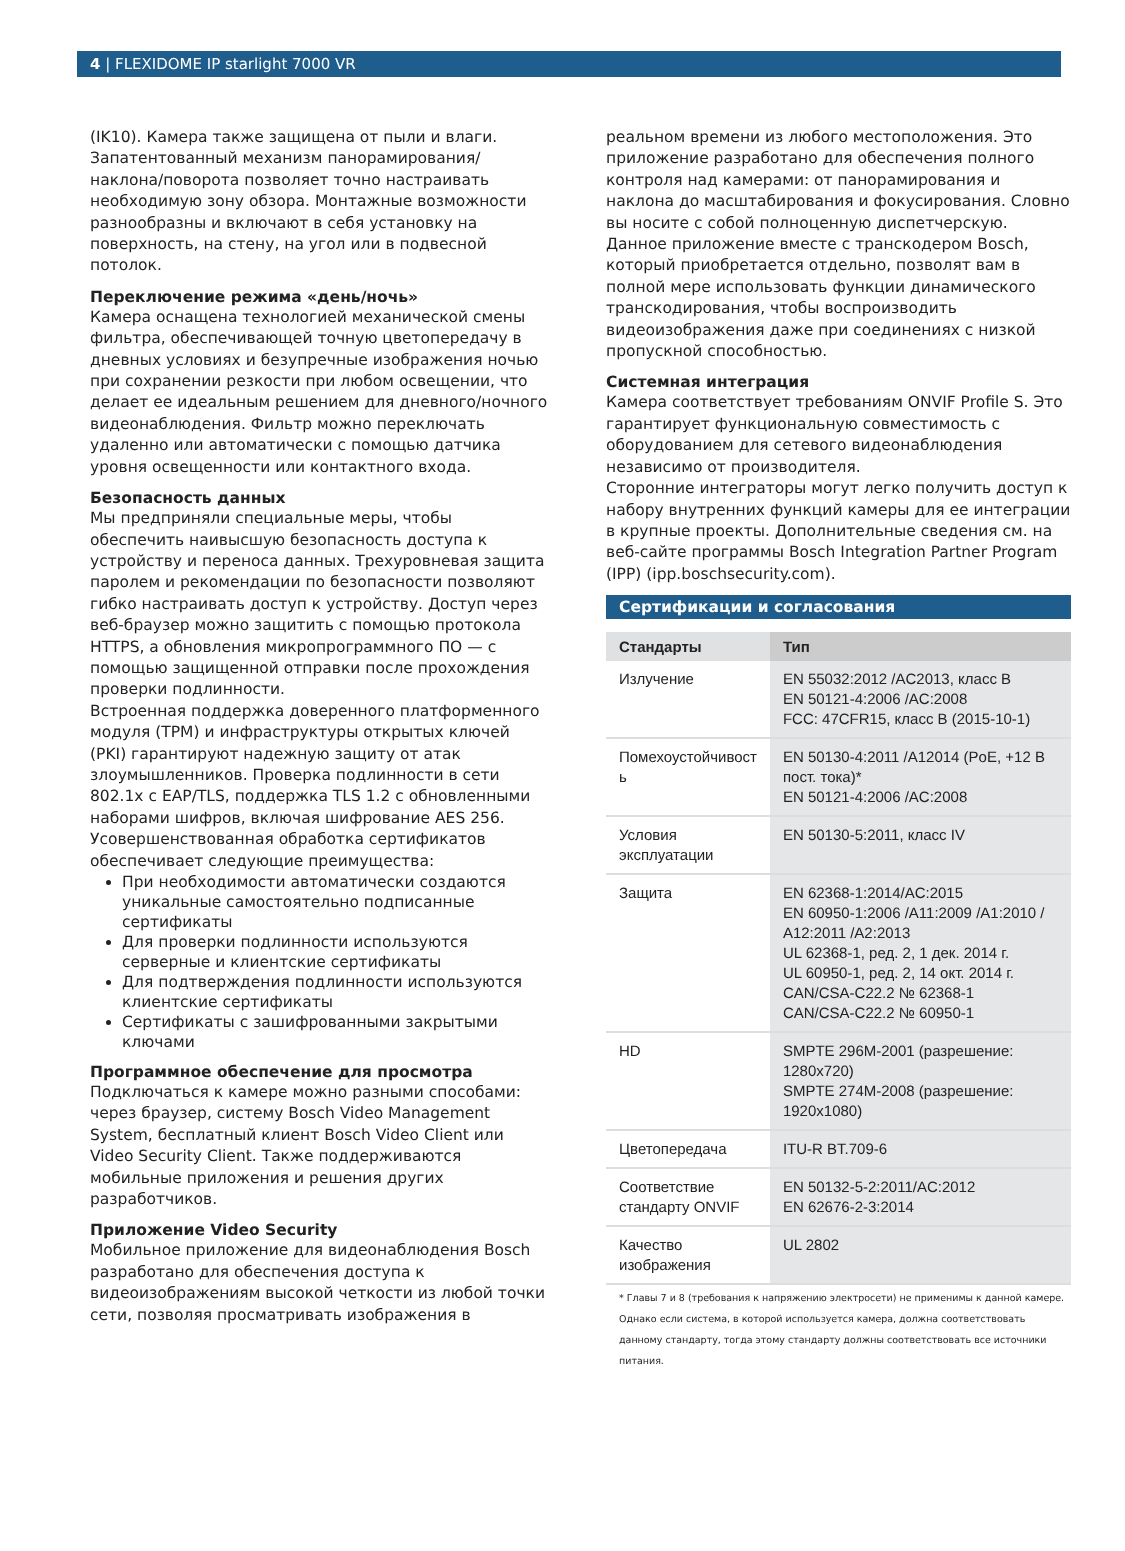4 | FLEXIDOME IP starlight 7000 VR
(IK10). Камера также защищена от пыли и влаги. Запатентованный механизм панорамирования/ наклона/поворота позволяет точно настраивать необходимую зону обзора. Монтажные возможности разнообразны и включают в себя установку на поверхность, на стену, на угол или в подвесной потолок.
Переключение режима «день/ночь»
Камера оснащена технологией механической смены фильтра, обеспечивающей точную цветопередачу в дневных условиях и безупречные изображения ночью при сохранении резкости при любом освещении, что делает ее идеальным решением для дневного/ночного видеонаблюдения. Фильтр можно переключать удаленно или автоматически с помощью датчика уровня освещенности или контактного входа.
Безопасность данных
Мы предприняли специальные меры, чтобы обеспечить наивысшую безопасность доступа к устройству и переноса данных. Трехуровневая защита паролем и рекомендации по безопасности позволяют гибко настраивать доступ к устройству. Доступ через веб-браузер можно защитить с помощью протокола HTTPS, а обновления микропрограммного ПО — с помощью защищенной отправки после прохождения проверки подлинности.
Встроенная поддержка доверенного платформенного модуля (TPM) и инфраструктуры открытых ключей (PKI) гарантируют надежную защиту от атак злоумышленников. Проверка подлинности в сети 802.1x с EAP/TLS, поддержка TLS 1.2 с обновленными наборами шифров, включая шифрование AES 256.
Усовершенствованная обработка сертификатов обеспечивает следующие преимущества:
При необходимости автоматически создаются уникальные самостоятельно подписанные сертификаты
Для проверки подлинности используются серверные и клиентские сертификаты
Для подтверждения подлинности используются клиентские сертификаты
Сертификаты с зашифрованными закрытыми ключами
Программное обеспечение для просмотра
Подключаться к камере можно разными способами: через браузер, систему Bosch Video Management System, бесплатный клиент Bosch Video Client или Video Security Client. Также поддерживаются мобильные приложения и решения других разработчиков.
Приложение Video Security
Мобильное приложение для видеонаблюдения Bosch разработано для обеспечения доступа к видеоизображениям высокой четкости из любой точки сети, позволяя просматривать изображения в
реальном времени из любого местоположения. Это приложение разработано для обеспечения полного контроля над камерами: от панорамирования и наклона до масштабирования и фокусирования. Словно вы носите с собой полноценную диспетчерскую.
Данное приложение вместе с транскодером Bosch, который приобретается отдельно, позволят вам в полной мере использовать функции динамического транскодирования, чтобы воспроизводить видеоизображения даже при соединениях с низкой пропускной способностью.
Системная интеграция
Камера соответствует требованиям ONVIF Profile S. Это гарантирует функциональную совместимость с оборудованием для сетевого видеонаблюдения независимо от производителя.
Сторонние интеграторы могут легко получить доступ к набору внутренних функций камеры для ее интеграции в крупные проекты. Дополнительные сведения см. на веб-сайте программы Bosch Integration Partner Program (IPP) (ipp.boschsecurity.com).
Сертификации и согласования
| Стандарты | Тип |
| --- | --- |
| Излучение | EN 55032:2012 /AC2013, класс B EN 50121-4:2006 /AC:2008 FCC: 47CFR15, класс B (2015-10-1) |
| Помехоустойчивост ь | EN 50130-4:2011 /A12014 (PoE, +12 В пост. тока)* EN 50121-4:2006 /AC:2008 |
| Условия эксплуатации | EN 50130-5:2011, класс IV |
| Защита | EN 62368-1:2014/AC:2015 EN 60950-1:2006 /A11:2009 /A1:2010 / A12:2011 /A2:2013 UL 62368-1, ред. 2, 1 дек. 2014 г. UL 60950-1, ред. 2, 14 окт. 2014 г. CAN/CSA-C22.2 № 62368-1 CAN/CSA-C22.2 № 60950-1 |
| HD | SMPTE 296M-2001 (разрешение: 1280x720) SMPTE 274M-2008 (разрешение: 1920x1080) |
| Цветопередача | ITU-R BT.709-6 |
| Соответствие стандарту ONVIF | EN 50132-5-2:2011/AC:2012 EN 62676-2-3:2014 |
| Качество изображения | UL 2802 |
* Главы 7 и 8 (требования к напряжению электросети) не применимы к данной камере. Однако если система, в которой используется камера, должна соответствовать данному стандарту, тогда этому стандарту должны соответствовать все источники питания.